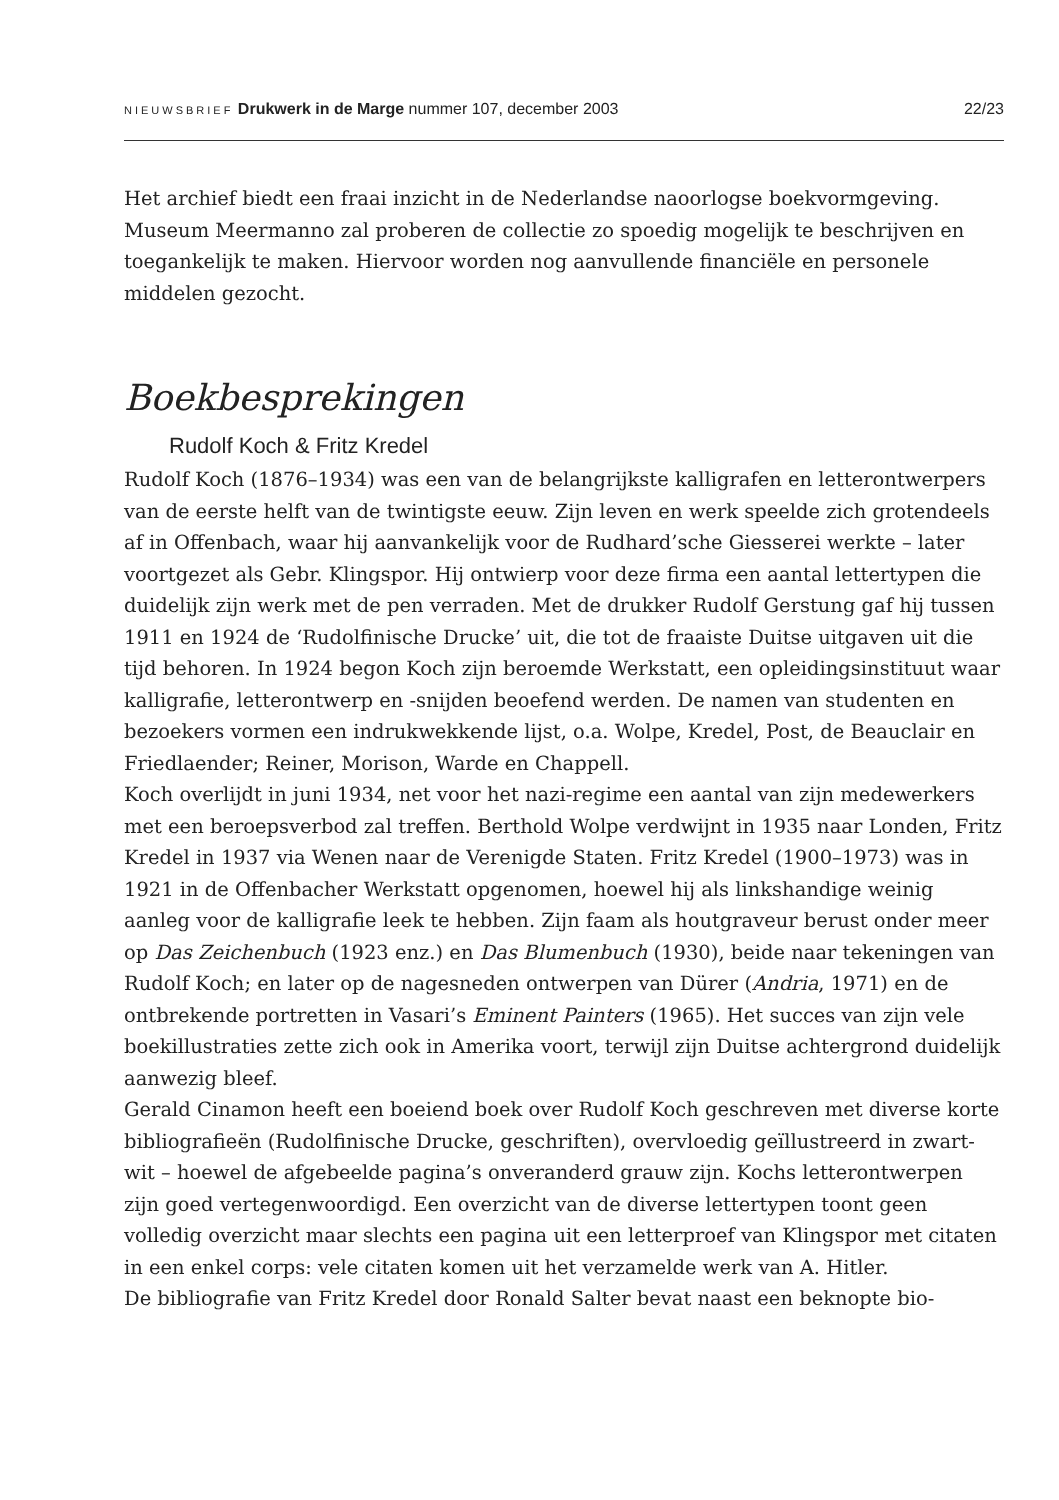NIEUWSBRIEF Drukwerk in de Marge nummer 107, december 2003 22/23
Het archief biedt een fraai inzicht in de Nederlandse naoorlogse boekvormgeving. Museum Meermanno zal proberen de collectie zo spoedig mogelijk te beschrijven en toegankelijk te maken. Hiervoor worden nog aanvullende financiële en persone­le middelen gezocht.
Boekbesprekingen
Rudolf Koch & Fritz Kredel
Rudolf Koch (1876–1934) was een van de belangrijkste kalligrafen en letterontwer­pers van de eerste helft van de twintigste eeuw. Zijn leven en werk speelde zich gro­tendeels af in Offenbach, waar hij aanvankelijk voor de Rudhard’sche Giesserei werkte – later voortgezet als Gebr. Klingspor. Hij ontwierp voor deze firma een aantal lettertypen die duidelijk zijn werk met de pen verraden. Met de drukker Rudolf Gerstung gaf hij tussen 1911 en 1924 de ‘Rudolfinische Drucke’ uit, die tot de fraaiste Duitse uitgaven uit die tijd behoren. In 1924 begon Koch zijn beroemde Werkstatt, een opleidingsinstituut waar kalligrafie, letterontwerp en -snijden beoefend werden. De namen van studenten en bezoekers vormen een indrukwek­kende lijst, o.a. Wolpe, Kredel, Post, de Beauclair en Friedlaender; Reiner, Morison, Warde en Chappell.
Koch overlijdt in juni 1934, net voor het nazi-regime een aantal van zijn medewer­kers met een beroepsverbod zal treffen. Berthold Wolpe verdwijnt in 1935 naar Londen, Fritz Kredel in 1937 via Wenen naar de Verenigde Staten. Fritz Kredel (1900–1973) was in 1921 in de Offenbacher Werkstatt opgenomen, hoewel hij als linkshandige weinig aanleg voor de kalligrafie leek te hebben. Zijn faam als hout­graveur berust onder meer op Das Zeichenbuch (1923 enz.) en Das Blumenbuch (1930), beide naar tekeningen van Rudolf Koch; en later op de nagesneden ontwerpen van Dürer (Andria, 1971) en de ontbrekende portretten in Vasari’s Eminent Painters (1965). Het succes van zijn vele boekillustraties zette zich ook in Amerika voort, terwijl zijn Duitse achtergrond duidelijk aanwezig bleef.
Gerald Cinamon heeft een boeiend boek over Rudolf Koch geschreven met diverse korte bibliografieën (Rudolfinische Drucke, geschriften), overvloedig geïllustreerd in zwart-wit – hoewel de afgebeelde pagina’s onveranderd grauw zijn. Kochs letter­ontwerpen zijn goed vertegenwoordigd. Een overzicht van de diverse lettertypen toont geen volledig overzicht maar slechts een pagina uit een letterproef van Klingspor met citaten in een enkel corps: vele citaten komen uit het verzamelde werk van A. Hitler.
De bibliografie van Fritz Kredel door Ronald Salter bevat naast een beknopte bio-